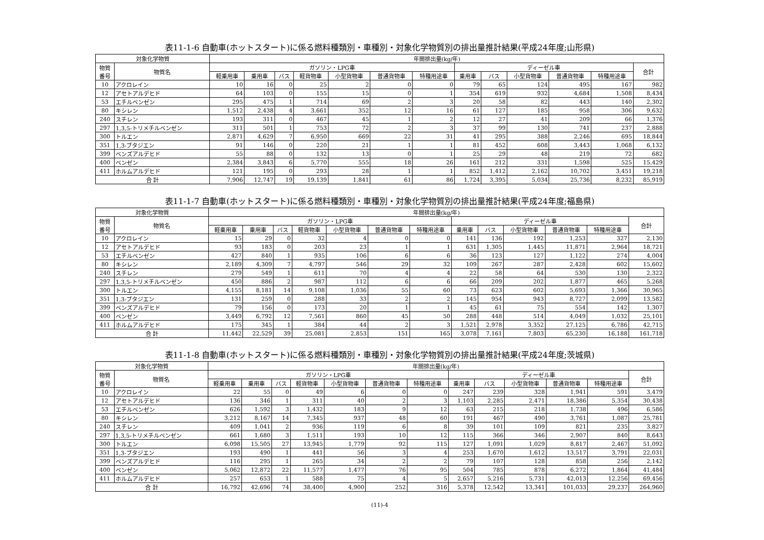表11-1-6 自動車(ホットスタート)に係る燃料種類別・車種別・対象化学物質別の排出量推計結果(平成24年度;山形県)
| 対象化学物質 | | 年間排出量(kg/年) | | | | | | | | | | | | |
| --- | --- | --- | --- | --- | --- | --- | --- | --- | --- | --- | --- | --- | --- | --- |
| 物質 番号 | 物質名 | ガソリン・LPG車 | | | | | | | ディーゼル車 | | | | | 合計 |
| | | 軽乗用車 | 乗用車 | バス | 軽貨物車 | 小型貨物車 | 普通貨物車 | 特種用途車 | 乗用車 | バス | 小型貨物車 | 普通貨物車 | 特種用途車 | |
| 10 | アクロレイン | 10 | 16 | 0 | 25 | 2 | 0 | 0 | 79 | 65 | 124 | 495 | 167 | 982 |
| 12 | アセトアルデヒド | 64 | 103 | 0 | 155 | 15 | 0 | 1 | 354 | 619 | 932 | 4,684 | 1,508 | 8,434 |
| 53 | エチルベンゼン | 295 | 475 | 1 | 714 | 69 | 2 | 3 | 20 | 58 | 82 | 443 | 140 | 2,302 |
| 80 | キシレン | 1,512 | 2,438 | 4 | 3,661 | 352 | 12 | 16 | 61 | 127 | 185 | 958 | 306 | 9,632 |
| 240 | スチレン | 193 | 311 | 0 | 467 | 45 | 1 | 2 | 12 | 27 | 41 | 209 | 66 | 1,376 |
| 297 | 1,3,5-トリメチルベンゼン | 311 | 501 | 1 | 753 | 72 | 2 | 3 | 37 | 99 | 130 | 741 | 237 | 2,888 |
| 300 | トルエン | 2,871 | 4,629 | 7 | 6,950 | 669 | 22 | 31 | 41 | 295 | 388 | 2,246 | 695 | 18,844 |
| 351 | 1,3-ブタジエン | 91 | 146 | 0 | 220 | 21 | 1 | 1 | 81 | 452 | 608 | 3,443 | 1,068 | 6,132 |
| 399 | ベンズアルデヒド | 55 | 88 | 0 | 132 | 13 | 0 | 1 | 25 | 29 | 48 | 219 | 72 | 682 |
| 400 | ベンゼン | 2,384 | 3,843 | 6 | 5,770 | 555 | 18 | 26 | 161 | 212 | 331 | 1,598 | 525 | 15,429 |
| 411 | ホルムアルデヒド | 121 | 195 | 0 | 293 | 28 | 1 | 1 | 852 | 1,412 | 2,162 | 10,702 | 3,451 | 19,218 |
| 合 計 | | 7,906 | 12,747 | 19 | 19,139 | 1,841 | 61 | 86 | 1,724 | 3,395 | 5,034 | 25,736 | 8,232 | 85,919 |
表11-1-7 自動車(ホットスタート)に係る燃料種類別・車種別・対象化学物質別の排出量推計結果(平成24年度;福島県)
| 対象化学物質 | | 年間排出量(kg/年) | | | | | | | | | | | | |
| --- | --- | --- | --- | --- | --- | --- | --- | --- | --- | --- | --- | --- | --- | --- |
| 物質 番号 | 物質名 | ガソリン・LPG車 | | | | | | | ディーゼル車 | | | | | 合計 |
| | | 軽乗用車 | 乗用車 | バス | 軽貨物車 | 小型貨物車 | 普通貨物車 | 特種用途車 | 乗用車 | バス | 小型貨物車 | 普通貨物車 | 特種用途車 | |
| 10 | アクロレイン | 15 | 29 | 0 | 32 | 4 | 0 | 0 | 141 | 136 | 192 | 1,253 | 327 | 2,130 |
| 12 | アセトアルデヒド | 93 | 183 | 0 | 203 | 23 | 1 | 1 | 631 | 1,305 | 1,445 | 11,871 | 2,964 | 18,721 |
| 53 | エチルベンゼン | 427 | 840 | 1 | 935 | 106 | 6 | 6 | 36 | 123 | 127 | 1,122 | 274 | 4,004 |
| 80 | キシレン | 2,189 | 4,309 | 7 | 4,797 | 546 | 29 | 32 | 109 | 267 | 287 | 2,428 | 602 | 15,602 |
| 240 | スチレン | 279 | 549 | 1 | 611 | 70 | 4 | 4 | 22 | 58 | 64 | 530 | 130 | 2,322 |
| 297 | 1,3,5-トリメチルベンゼン | 450 | 886 | 2 | 987 | 112 | 6 | 6 | 66 | 209 | 202 | 1,877 | 465 | 5,268 |
| 300 | トルエン | 4,155 | 8,181 | 14 | 9,108 | 1,036 | 55 | 60 | 73 | 623 | 602 | 5,693 | 1,366 | 30,965 |
| 351 | 1,3-ブタジエン | 131 | 259 | 0 | 288 | 33 | 2 | 2 | 145 | 954 | 943 | 8,727 | 2,099 | 13,582 |
| 399 | ベンズアルデヒド | 79 | 156 | 0 | 173 | 20 | 1 | 1 | 45 | 61 | 75 | 554 | 142 | 1,307 |
| 400 | ベンゼン | 3,449 | 6,792 | 12 | 7,561 | 860 | 45 | 50 | 288 | 448 | 514 | 4,049 | 1,032 | 25,101 |
| 411 | ホルムアルデヒド | 175 | 345 | 1 | 384 | 44 | 2 | 3 | 1,521 | 2,978 | 3,352 | 27,125 | 6,786 | 42,715 |
| 合 計 | | 11,442 | 22,529 | 39 | 25,081 | 2,853 | 151 | 165 | 3,078 | 7,161 | 7,803 | 65,230 | 16,188 | 161,718 |
表11-1-8 自動車(ホットスタート)に係る燃料種類別・車種別・対象化学物質別の排出量推計結果(平成24年度;茨城県)
| 対象化学物質 | | 年間排出量(kg/年) | | | | | | | | | | | | |
| --- | --- | --- | --- | --- | --- | --- | --- | --- | --- | --- | --- | --- | --- | --- |
| 物質 番号 | 物質名 | ガソリン・LPG車 | | | | | | | ディーゼル車 | | | | | 合計 |
| | | 軽乗用車 | 乗用車 | バス | 軽貨物車 | 小型貨物車 | 普通貨物車 | 特種用途車 | 乗用車 | バス | 小型貨物車 | 普通貨物車 | 特種用途車 | |
| 10 | アクロレイン | 22 | 55 | 0 | 49 | 6 | 0 | 0 | 247 | 239 | 328 | 1,941 | 591 | 3,479 |
| 12 | アセトアルデヒド | 136 | 346 | 1 | 311 | 40 | 2 | 3 | 1,103 | 2,285 | 2,471 | 18,386 | 5,354 | 30,438 |
| 53 | エチルベンゼン | 626 | 1,592 | 3 | 1,432 | 183 | 9 | 12 | 63 | 215 | 218 | 1,738 | 496 | 6,586 |
| 80 | キシレン | 3,212 | 8,167 | 14 | 7,345 | 937 | 48 | 60 | 191 | 467 | 490 | 3,761 | 1,087 | 25,781 |
| 240 | スチレン | 409 | 1,041 | 2 | 936 | 119 | 6 | 8 | 39 | 101 | 109 | 821 | 235 | 3,827 |
| 297 | 1,3,5-トリメチルベンゼン | 661 | 1,680 | 3 | 1,511 | 193 | 10 | 12 | 115 | 366 | 346 | 2,907 | 840 | 8,643 |
| 300 | トルエン | 6,098 | 15,505 | 27 | 13,945 | 1,779 | 92 | 115 | 127 | 1,091 | 1,029 | 8,817 | 2,467 | 51,092 |
| 351 | 1,3-ブタジエン | 193 | 490 | 1 | 441 | 56 | 3 | 4 | 253 | 1,670 | 1,612 | 13,517 | 3,791 | 22,031 |
| 399 | ベンズアルデヒド | 116 | 295 | 1 | 265 | 34 | 2 | 2 | 79 | 107 | 128 | 858 | 256 | 2,142 |
| 400 | ベンゼン | 5,062 | 12,872 | 22 | 11,577 | 1,477 | 76 | 95 | 504 | 785 | 878 | 6,272 | 1,864 | 41,484 |
| 411 | ホルムアルデヒド | 257 | 653 | 1 | 588 | 75 | 4 | 5 | 2,657 | 5,216 | 5,731 | 42,013 | 12,256 | 69,456 |
| 合 計 | | 16,792 | 42,696 | 74 | 38,400 | 4,900 | 252 | 316 | 5,378 | 12,542 | 13,341 | 101,033 | 29,237 | 264,960 |
(11)-4